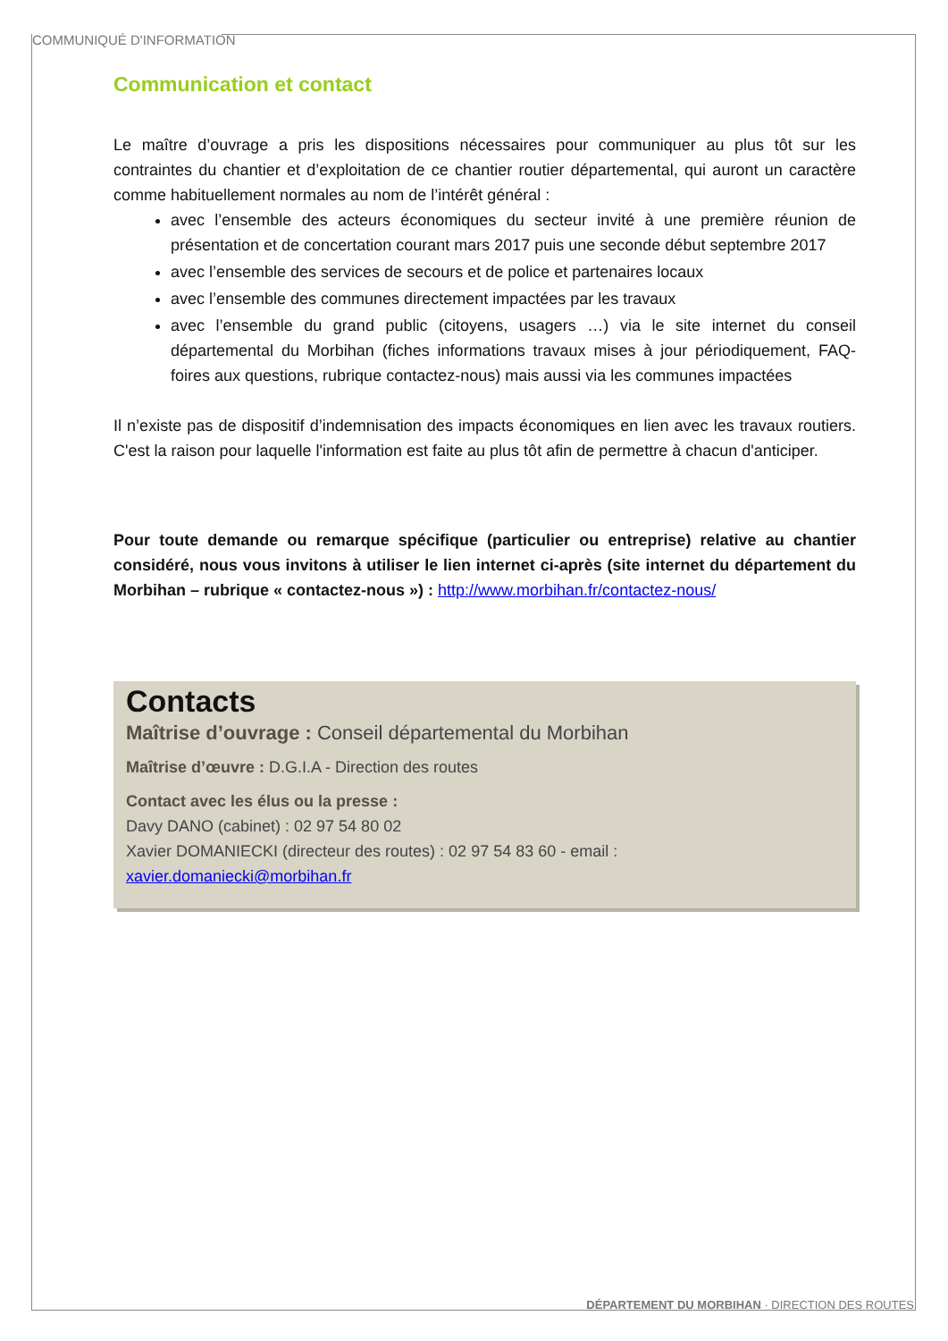COMMUNIQUÉ D'INFORMATION
Communication et contact
Le maître d’ouvrage a pris les dispositions nécessaires pour communiquer au plus tôt sur les contraintes du chantier et d’exploitation de ce chantier routier départemental, qui auront un caractère comme habituellement normales au nom de l’intérêt général :
avec l’ensemble des acteurs économiques du secteur invité à une première réunion de présentation et de concertation courant mars 2017 puis une seconde début septembre 2017
avec l’ensemble des services de secours et de police et partenaires locaux
avec l’ensemble des communes directement impactées par les travaux
avec l’ensemble du grand public (citoyens, usagers …) via le site internet du conseil départemental du Morbihan (fiches informations travaux mises à jour périodiquement, FAQ-foires aux questions, rubrique contactez-nous) mais aussi via les communes impactées
Il n’existe pas de dispositif d’indemnisation des impacts économiques en lien avec les travaux routiers. C'est la raison pour laquelle l'information est faite au plus tôt afin de permettre à chacun d'anticiper.
Pour toute demande ou remarque spécifique (particulier ou entreprise) relative au chantier considéré, nous vous invitons à utiliser le lien internet ci-après (site internet du département du Morbihan – rubrique « contactez-nous ») : http://www.morbihan.fr/contactez-nous/
Contacts
Maîtrise d’ouvrage : Conseil départemental du Morbihan
Maîtrise d’œuvre : D.G.I.A - Direction des routes
Contact avec les élus ou la presse :
Davy DANO (cabinet) : 02 97 54 80 02
Xavier DOMANIECKI (directeur des routes) : 02 97 54 83 60 - email : xavier.domaniecki@morbihan.fr
DÉPARTEMENT DU MORBIHAN · DIRECTION DES ROUTES